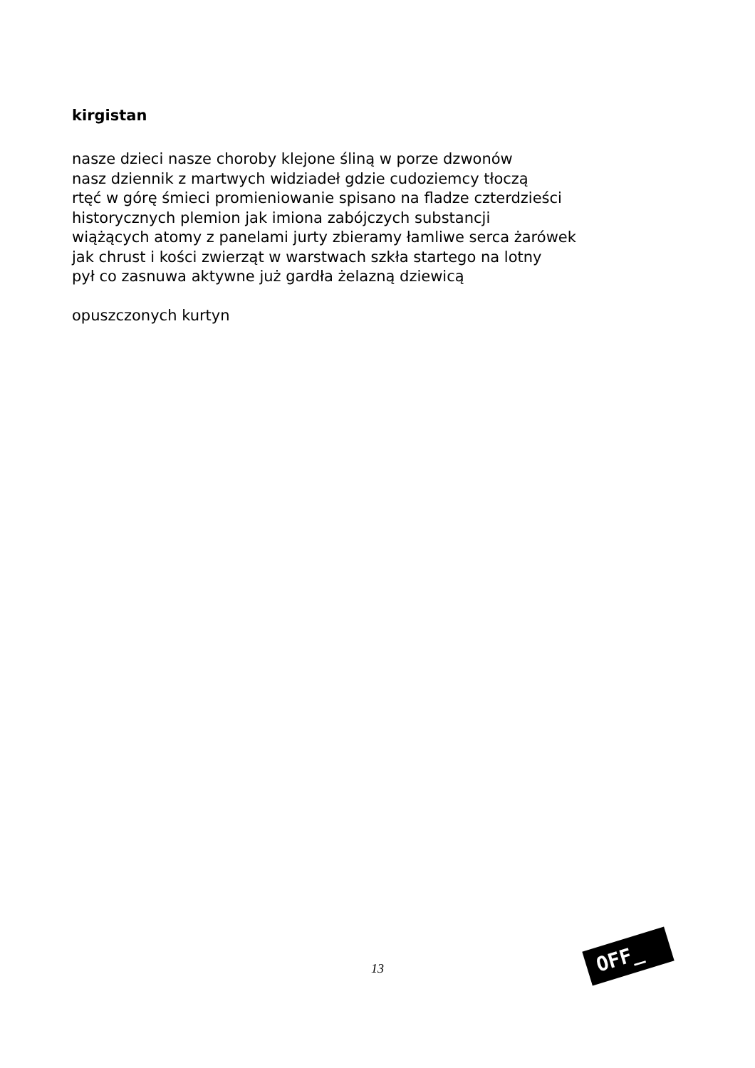kirgistan
nasze dzieci nasze choroby klejone śliną w porze dzwonów
nasz dziennik z martwych widziadeł gdzie cudoziemcy tłoczą
rtęć w górę śmieci promieniowanie spisano na fladze czterdzieści
historycznych plemion jak imiona zabójczych substancji
wiążących atomy z panelami jurty zbieramy łamliwe serca żarówek
jak chrust i kości zwierząt w warstwach szkła startego na lotny
pył co zasnuwa aktywne już gardła żelazną dziewicą
opuszczonych kurtyn
13
OFF_